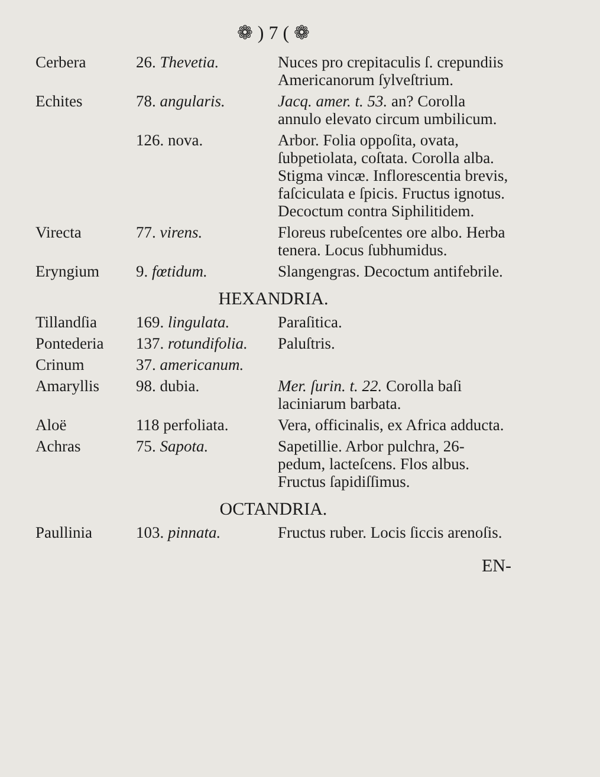❁ ) 7 ( ❁
| Cerbera | 26. Thevetia. | Nuces pro crepitaculis ſ. crepundiis Americanorum ſylveſtrium. |
| Echites | 78. angularis. | Jacq. amer. t. 53. an? Corolla annulo elevato circum umbilicum. |
| | 126. nova. | Arbor. Folia oppoſita, ovata, ſubpetiolata, coſtata. Corolla alba. Stigma vincæ. Inflorescentia brevis, faſciculata e ſpicis. Fructus ignotus. Decoctum contra Siphilitidem. |
| Virecta | 77. virens. | Floreus rubeſcentes ore albo. Herba tenera. Locus ſubhumidus. |
| Eryngium | 9. fœtidum. | Slangengras. Decoctum antifebrile. |
| HEXANDRIA. | | |
| Tillandſia | 169. lingulata. | Paraſitica. |
| Pontederia | 137. rotundifolia. | Paluſtris. |
| Crinum | 37. americanum. | |
| Amaryllis | 98. dubia. | Mer. ſurin. t. 22. Corolla baſi laciniarum barbata. |
| Aloë | 118 perfoliata. | Vera, officinalis, ex Africa adducta. |
| Achras | 75. Sapota. | Sapetillie. Arbor pulchra, 26-pedum, lacteſcens. Flos albus. Fructus ſapidiſſimus. |
| OCTANDRIA. | | |
| Paullinia | 103. pinnata. | Fructus ruber. Locis ſiccis arenoſis. |
EN-